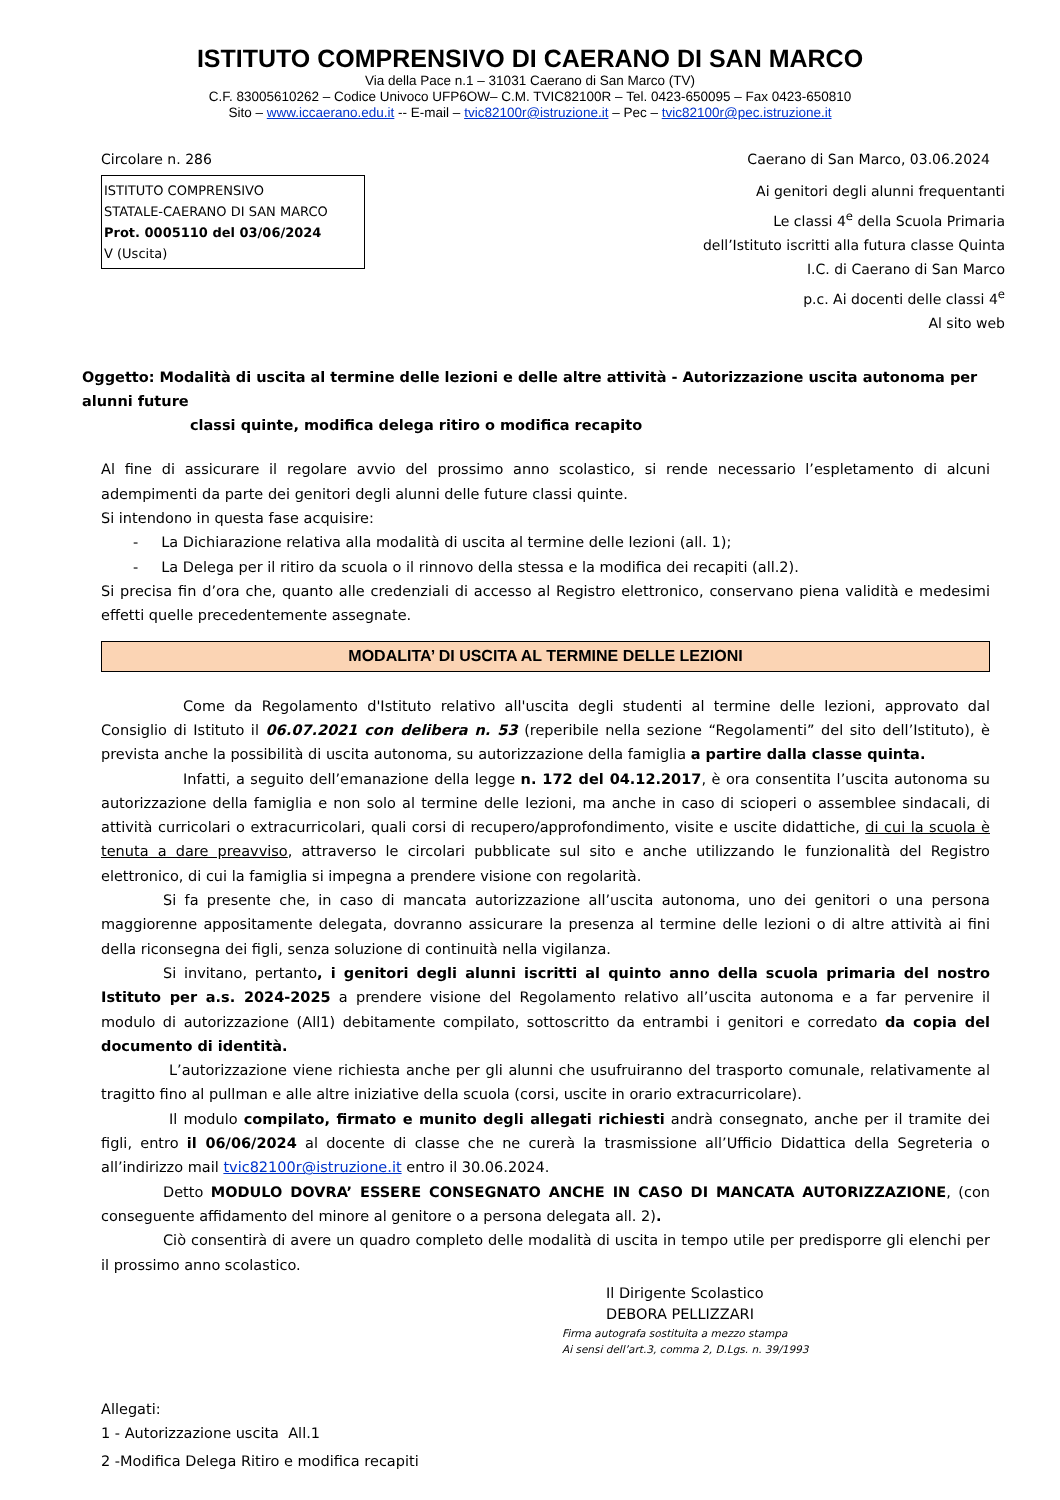ISTITUTO COMPRENSIVO DI CAERANO DI SAN MARCO
Via della Pace n.1 – 31031 Caerano di San Marco (TV)
C.F. 83005610262 – Codice Univoco UFP6OW– C.M. TVIC82100R – Tel. 0423-650095 – Fax 0423-650810
Sito – www.iccaerano.edu.it -- E-mail – tvic82100r@istruzione.it – Pec – tvic82100r@pec.istruzione.it
Circolare n. 286 Caerano di San Marco, 03.06.2024
ISTITUTO COMPRENSIVO
STATALE-CAERANO DI SAN MARCO
Prot. 0005110 del 03/06/2024
V (Uscita)
Ai genitori degli alunni frequentanti
Le classi 4<sup>e</sup> della Scuola Primaria
dell’Istituto iscritti alla futura classe Quinta
I.C. di Caerano di San Marco
p.c. Ai docenti delle classi 4<sup>e</sup>
Al sito web
Oggetto: Modalità di uscita al termine delle lezioni e delle altre attività - Autorizzazione uscita autonoma per alunni future
classi quinte, modifica delega ritiro o modifica recapito
Al fine di assicurare il regolare avvio del prossimo anno scolastico, si rende necessario l’espletamento di alcuni adempimenti da parte dei genitori degli alunni delle future classi quinte.
Si intendono in questa fase acquisire:
- La Dichiarazione relativa alla modalità di uscita al termine delle lezioni (all. 1);
- La Delega per il ritiro da scuola o il rinnovo della stessa e la modifica dei recapiti (all.2).
Si precisa fin d’ora che, quanto alle credenziali di accesso al Registro elettronico, conservano piena validità e medesimi effetti quelle precedentemente assegnate.
MODALITA’ DI USCITA AL TERMINE DELLE LEZIONI
Come da Regolamento d'Istituto relativo all'uscita degli studenti al termine delle lezioni, approvato dal Consiglio di Istituto il 06.07.2021 con delibera n. 53 (reperibile nella sezione “Regolamenti” del sito dell’Istituto), è prevista anche la possibilità di uscita autonoma, su autorizzazione della famiglia a partire dalla classe quinta.
Infatti, a seguito dell’emanazione della legge n. 172 del 04.12.2017, è ora consentita l’uscita autonoma su autorizzazione della famiglia e non solo al termine delle lezioni, ma anche in caso di scioperi o assemblee sindacali, di attività curricolari o extracurricolari, quali corsi di recupero/approfondimento, visite e uscite didattiche, di cui la scuola è tenuta a dare preavviso, attraverso le circolari pubblicate sul sito e anche utilizzando le funzionalità del Registro elettronico, di cui la famiglia si impegna a prendere visione con regolarità.
Si fa presente che, in caso di mancata autorizzazione all’uscita autonoma, uno dei genitori o una persona maggiorenne appositamente delegata, dovranno assicurare la presenza al termine delle lezioni o di altre attività ai fini della riconsegna dei figli, senza soluzione di continuità nella vigilanza.
Si invitano, pertanto, i genitori degli alunni iscritti al quinto anno della scuola primaria del nostro Istituto per a.s. 2024-2025 a prendere visione del Regolamento relativo all’uscita autonoma e a far pervenire il modulo di autorizzazione (All1) debitamente compilato, sottoscritto da entrambi i genitori e corredato da copia del documento di identità.
L’autorizzazione viene richiesta anche per gli alunni che usufruiranno del trasporto comunale, relativamente al tragitto fino al pullman e alle altre iniziative della scuola (corsi, uscite in orario extracurricolare).
Il modulo compilato, firmato e munito degli allegati richiesti andrà consegnato, anche per il tramite dei figli, entro il 06/06/2024 al docente di classe che ne curerà la trasmissione all’Ufficio Didattica della Segreteria o all’indirizzo mail tvic82100r@istruzione.it entro il 30.06.2024.
Detto MODULO DOVRA’ ESSERE CONSEGNATO ANCHE IN CASO DI MANCATA AUTORIZZAZIONE, (con conseguente affidamento del minore al genitore o a persona delegata all. 2).
Ciò consentirà di avere un quadro completo delle modalità di uscita in tempo utile per predisporre gli elenchi per il prossimo anno scolastico.
Il Dirigente Scolastico
DEBORA PELLIZZARI
Firma autografa sostituita a mezzo stampa
Ai sensi dell’art.3, comma 2, D.Lgs. n. 39/1993
Allegati:
1 - Autorizzazione uscita All.1
2 -Modifica Delega Ritiro e modifica recapiti